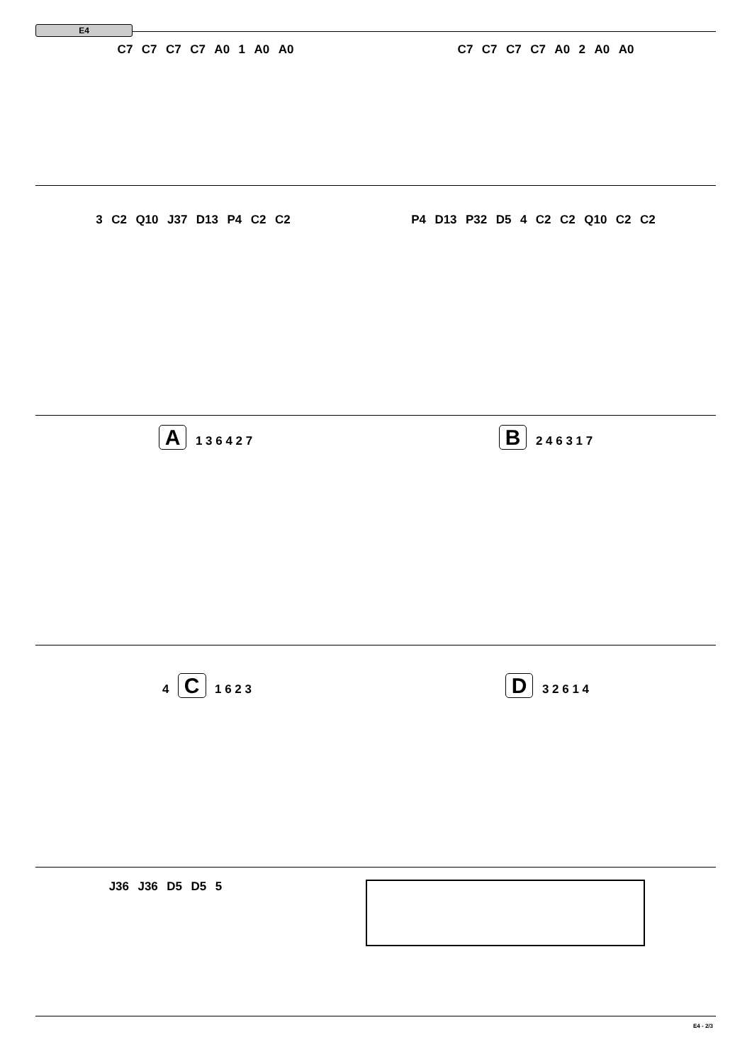E4
C7 C7 C7 C7 A0 1 A0 A0 C7 C7 C7 C7 A0 2 A0 A0
3 C2 Q10 J37 D13 P4 C2 C2 P4 D13 P32 D5 4 C2 C2 Q10 C2 C2
A 1 3 6 4 2 7
B 2 4 6 3 1 7
4 C 1 6 2 3
D 3 2 6 1 4
J36 J36 D5 D5 5
E4 - 2/3